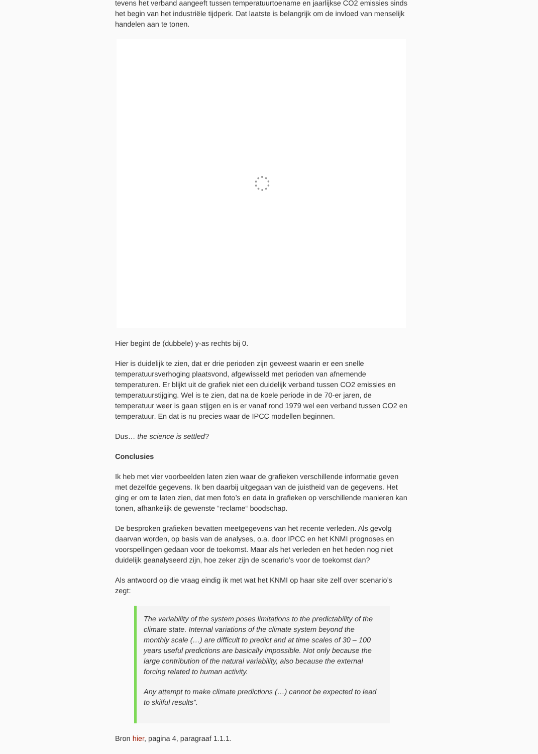tevens het verband aangeeft tussen temperatuurtoename en jaarlijkse CO2 emissies sinds het begin van het industriële tijdperk. Dat laatste is belangrijk om de invloed van menselijk handelen aan te tonen.
Hier begint de (dubbele) y-as rechts bij 0.
Hier is duidelijk te zien, dat er drie perioden zijn geweest waarin er een snelle temperatuursverhoging plaatsvond, afgewisseld met perioden van afnemende temperaturen. Er blijkt uit de grafiek niet een duidelijk verband tussen CO2 emissies en temperatuurstijging. Wel is te zien, dat na de koele periode in de 70-er jaren, de temperatuur weer is gaan stijgen en is er vanaf rond 1979 wel een verband tussen CO2 en temperatuur. En dat is nu precies waar de IPCC modellen beginnen.
Dus… the science is settled?
Conclusies
Ik heb met vier voorbeelden laten zien waar de grafieken verschillende informatie geven met dezelfde gegevens. Ik ben daarbij uitgegaan van de juistheid van de gegevens. Het ging er om te laten zien, dat men foto’s en data in grafieken op verschillende manieren kan tonen, afhankelijk de gewenste “reclame“ boodschap.
De besproken grafieken bevatten meetgegevens van het recente verleden. Als gevolg daarvan worden, op basis van de analyses, o.a. door IPCC en het KNMI prognoses en voorspellingen gedaan voor de toekomst. Maar als het verleden en het heden nog niet duidelijk geanalyseerd zijn, hoe zeker zijn de scenario’s voor de toekomst dan?
Als antwoord op die vraag eindig ik met wat het KNMI op haar site zelf over scenario’s zegt:
The variability of the system poses limitations to the predictability of the climate state. Internal variations of the climate system beyond the monthly scale (…) are difficult to predict and at time scales of 30 – 100 years useful predictions are basically impossible. Not only because the large contribution of the natural variability, also because the external forcing related to human activity.
Any attempt to make climate predictions (…) cannot be expected to lead to skilful results”.
Bron hier, pagina 4, paragraaf 1.1.1.